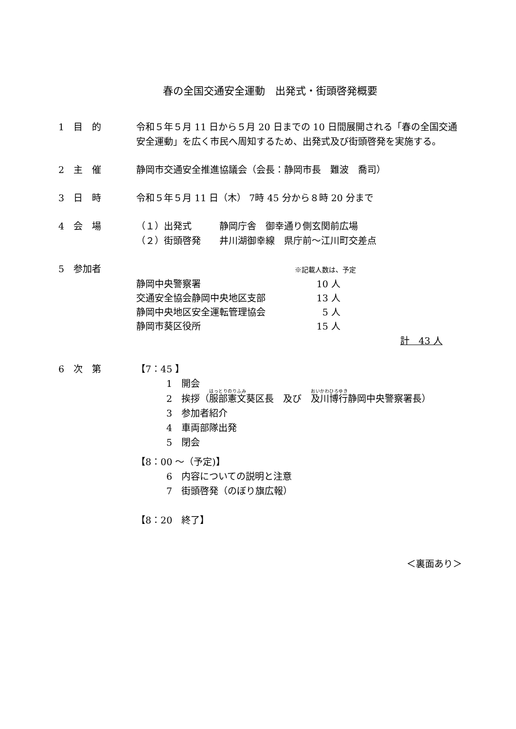春の全国交通安全運動　出発式・街頭啓発概要
1　目　的 令和５年５月 11 日から５月 20 日までの 10 日間展開される「春の全国交通安全運動」を広く市民へ周知するため、出発式及び街頭啓発を実施する。
2　主　催 静岡市交通安全推進協議会（会長：静岡市長　難波　喬司）
3　日　時 令和５年５月 11 日（木） 7時 45 分から８時 20 分まで
4　会　場 （１）出発式　　　静岡庁舎　御幸通り側玄関前広場
（２）街頭啓発　　井川湖御幸線　県庁前～江川町交差点
5　参加者
※記載人数は、予定
| 静岡中央警察署 | 10 人 |
| 交通安全協会静岡中央地区支部 | 13 人 |
| 静岡中央地区安全運転管理協会 | 5 人 |
| 静岡市葵区役所 | 15 人 |
計　43 人
6　次　第 【7：45 】
1　開会
2　挨拶（服部憲文葵区長　及び　及川博行静岡中央警察署長）
3　参加者紹介
4　車両部隊出発
5　閉会
【8：00 ～（予定)】
6　内容についての説明と注意
7　街頭啓発（のぼり旗広報）
【8：20　終了】
＜裏面あり＞